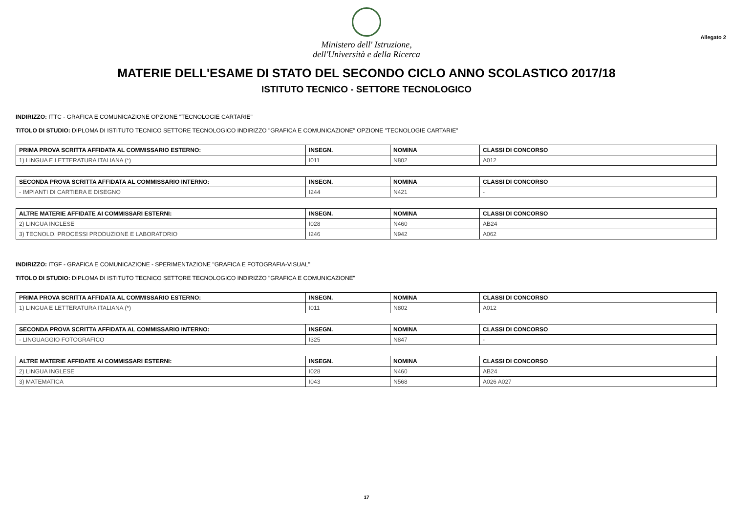Ministero dell' Istruzione,
dell'Università e della Ricerca
Allegato 2
MATERIE DELL'ESAME DI STATO DEL SECONDO CICLO ANNO SCOLASTICO 2017/18
ISTITUTO TECNICO - SETTORE TECNOLOGICO
INDIRIZZO: ITTC - GRAFICA E COMUNICAZIONE OPZIONE "TECNOLOGIE CARTARIE"
TITOLO DI STUDIO: DIPLOMA DI ISTITUTO TECNICO SETTORE TECNOLOGICO INDIRIZZO "GRAFICA E COMUNICAZIONE" OPZIONE "TECNOLOGIE CARTARIE"
| PRIMA PROVA SCRITTA AFFIDATA AL COMMISSARIO ESTERNO: | INSEGN. | NOMINA | CLASSI DI CONCORSO |
| --- | --- | --- | --- |
| 1) LINGUA E LETTERATURA ITALIANA (*) | I011 | N802 | A012 |
| SECONDA PROVA SCRITTA AFFIDATA AL COMMISSARIO INTERNO: | INSEGN. | NOMINA | CLASSI DI CONCORSO |
| --- | --- | --- | --- |
| - IMPIANTI DI CARTIERA E DISEGNO | I244 | N421 | - |
| ALTRE MATERIE AFFIDATE AI COMMISSARI ESTERNI: | INSEGN. | NOMINA | CLASSI DI CONCORSO |
| --- | --- | --- | --- |
| 2) LINGUA INGLESE | I028 | N460 | AB24 |
| 3) TECNOLO. PROCESSI PRODUZIONE E LABORATORIO | I246 | N942 | A062 |
INDIRIZZO: ITGF - GRAFICA E COMUNICAZIONE - SPERIMENTAZIONE "GRAFICA E FOTOGRAFIA-VISUAL"
TITOLO DI STUDIO: DIPLOMA DI ISTITUTO TECNICO SETTORE TECNOLOGICO INDIRIZZO "GRAFICA E COMUNICAZIONE"
| PRIMA PROVA SCRITTA AFFIDATA AL COMMISSARIO ESTERNO: | INSEGN. | NOMINA | CLASSI DI CONCORSO |
| --- | --- | --- | --- |
| 1) LINGUA E LETTERATURA ITALIANA (*) | I011 | N802 | A012 |
| SECONDA PROVA SCRITTA AFFIDATA AL COMMISSARIO INTERNO: | INSEGN. | NOMINA | CLASSI DI CONCORSO |
| --- | --- | --- | --- |
| - LINGUAGGIO FOTOGRAFICO | I325 | N847 | - |
| ALTRE MATERIE AFFIDATE AI COMMISSARI ESTERNI: | INSEGN. | NOMINA | CLASSI DI CONCORSO |
| --- | --- | --- | --- |
| 2) LINGUA INGLESE | I028 | N460 | AB24 |
| 3) MATEMATICA | I043 | N568 | A026 A027 |
17